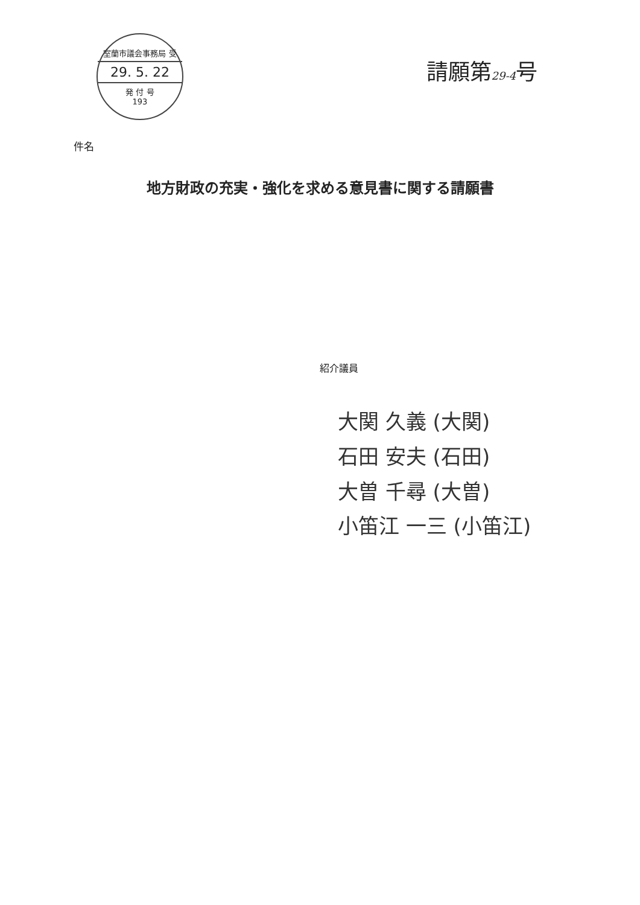室蘭市議会事務局 受
29. 5. 22
発 付 号
193
請願第29-4号
件名
地方財政の充実・強化を求める意見書に関する請願書
紹介議員
大関 久義 (大関)
石田 安夫 (石田)
大曽 千尋 (大曽)
小笛江 一三 (小笛江)